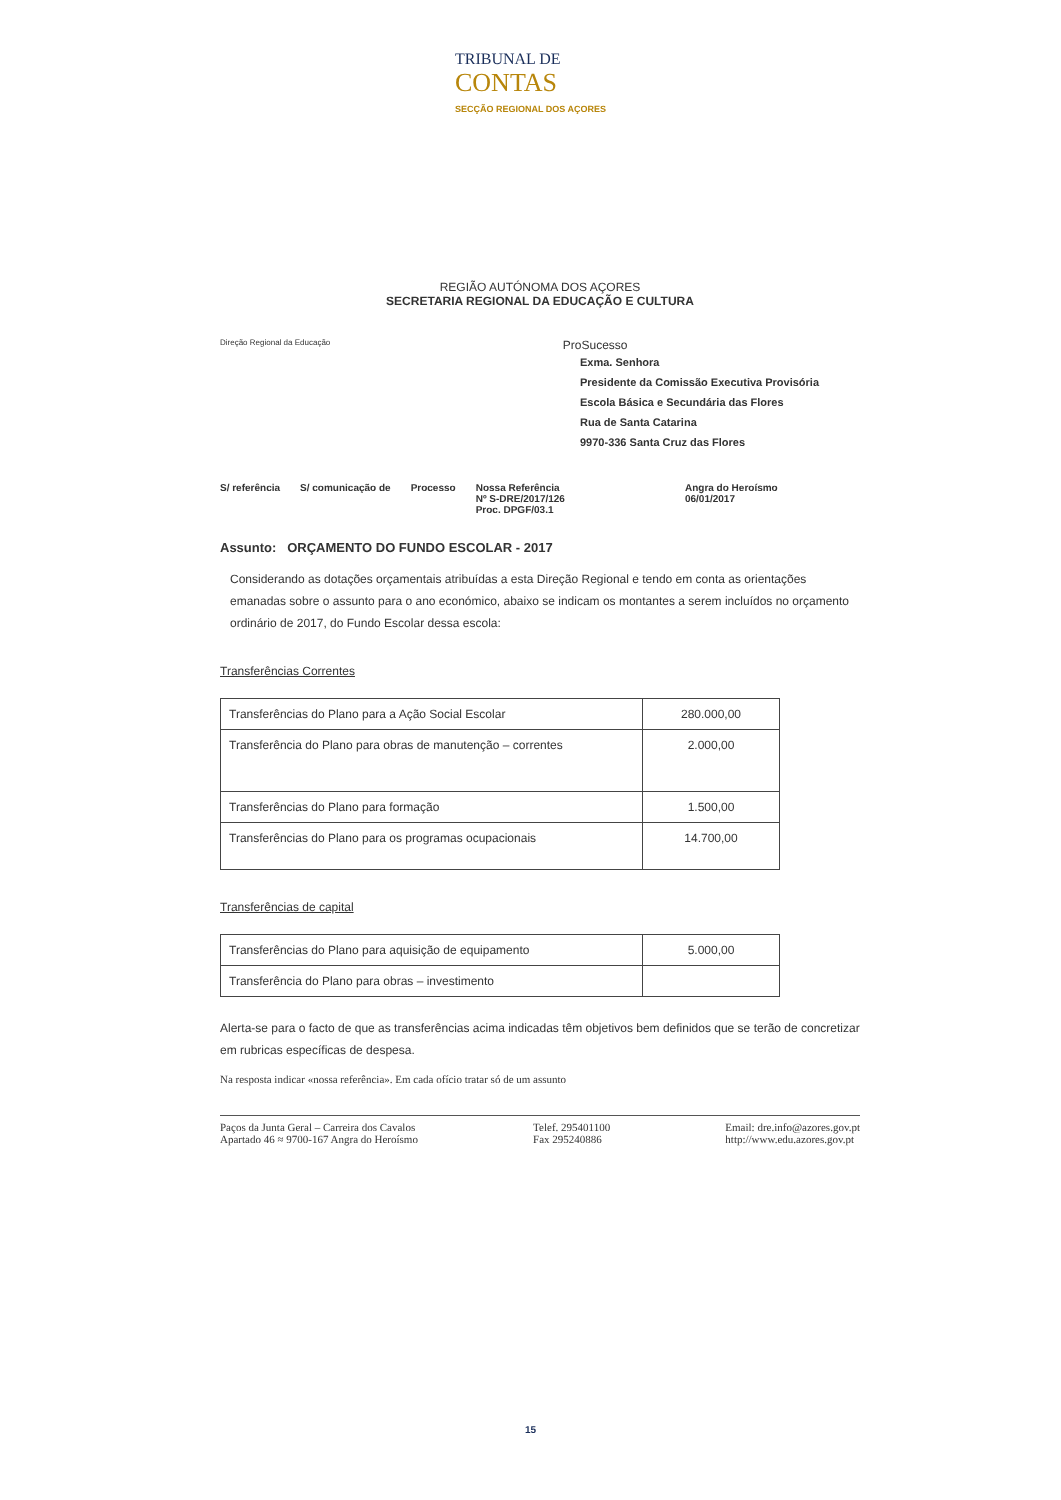TRIBUNAL DE
CONTAS SECÇÃO REGIONAL DOS AÇORES
REGIÃO AUTÓNOMA DOS AÇORES
SECRETARIA REGIONAL DA EDUCAÇÃO E CULTURA
Direção Regional da Educação ProSucesso
Exma. Senhora
Presidente da Comissão Executiva Provisória
Escola Básica e Secundária das Flores
Rua de Santa Catarina
9970-336 Santa Cruz das Flores
S/ referência S/ comunicação de Processo Nossa Referência
Nº S-DRE/2017/126
Proc. DPGF/03.1 Angra do Heroísmo
06/01/2017
Assunto: ORÇAMENTO DO FUNDO ESCOLAR - 2017
Considerando as dotações orçamentais atribuídas a esta Direção Regional e tendo em conta as orientações emanadas sobre o assunto para o ano económico, abaixo se indicam os montantes a serem incluídos no orçamento ordinário de 2017, do Fundo Escolar dessa escola:
Transferências Correntes
| Transferências do Plano para a Ação Social Escolar | 280.000,00 |
| Transferência do Plano para obras de manutenção – correntes | 2.000,00 |
| Transferências do Plano para formação | 1.500,00 |
| Transferências do Plano para os programas ocupacionais | 14.700,00 |
Transferências de capital
| Transferências do Plano para aquisição de equipamento | 5.000,00 |
| Transferência do Plano para obras – investimento | |
Alerta-se para o facto de que as transferências acima indicadas têm objetivos bem definidos que se terão de concretizar em rubricas específicas de despesa.
Na resposta indicar «nossa referência». Em cada ofício tratar só de um assunto
Paços da Junta Geral – Carreira dos Cavalos
Apartado 46 ≈ 9700-167 Angra do Heroísmo Telef. 295401100
Fax 295240886 Email: dre.info@azores.gov.pt
http://www.edu.azores.gov.pt
15